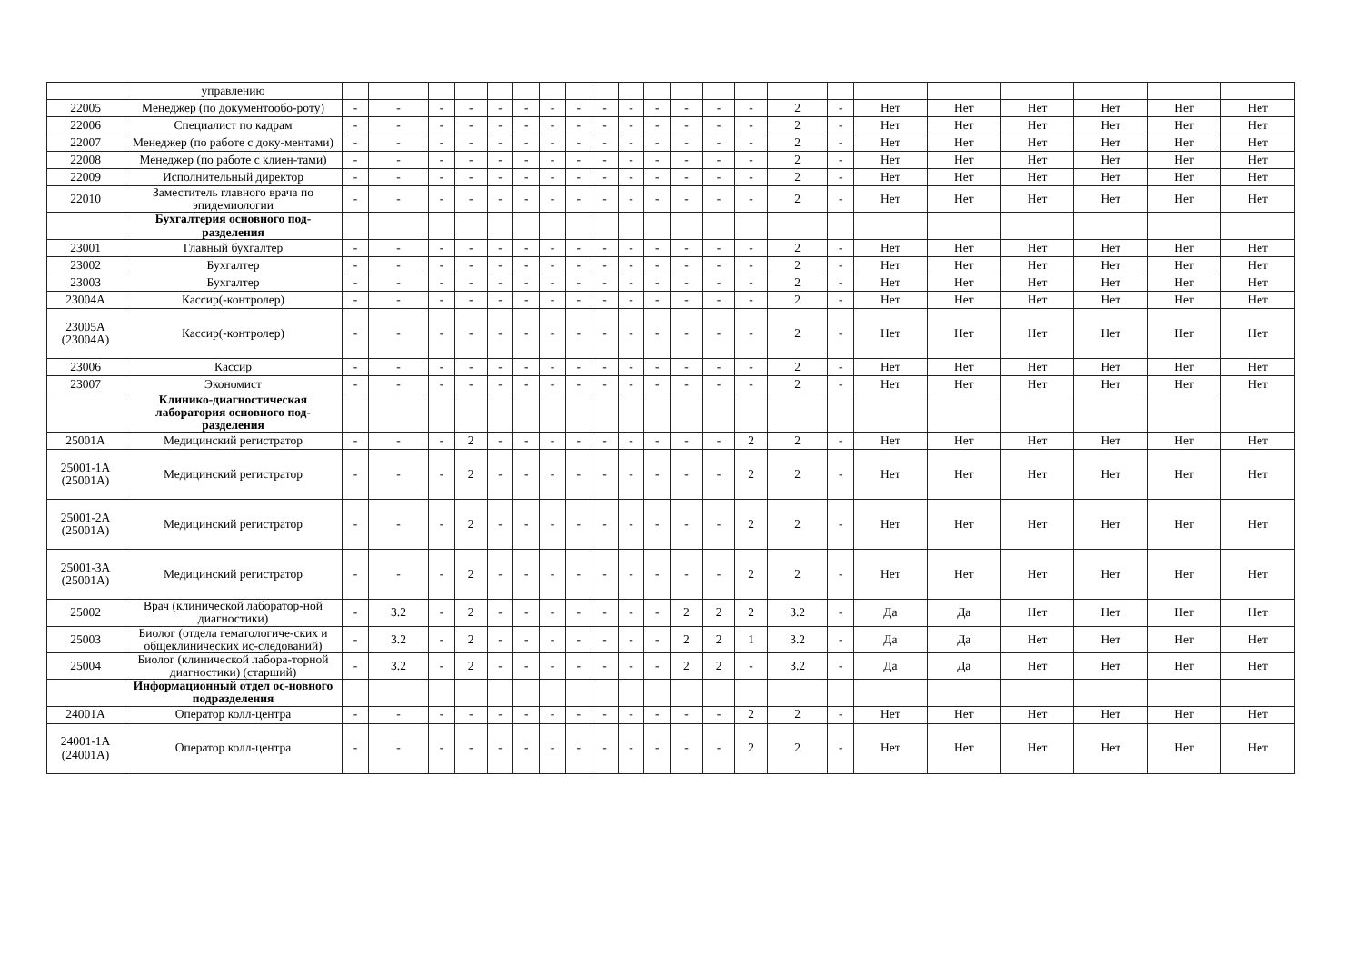| | управлению | | | | | | | | | | | | | | | | | | | | | | |
| 22005 | Менеджер (по документообо-роту) | - | - | - | - | - | - | - | - | - | - | - | - | - | - | 2 | - | Нет | Нет | Нет | Нет | Нет | Нет |
| 22006 | Специалист по кадрам | - | - | - | - | - | - | - | - | - | - | - | - | - | - | 2 | - | Нет | Нет | Нет | Нет | Нет | Нет |
| 22007 | Менеджер (по работе с доку-ментами) | - | - | - | - | - | - | - | - | - | - | - | - | - | - | 2 | - | Нет | Нет | Нет | Нет | Нет | Нет |
| 22008 | Менеджер (по работе с клиен-тами) | - | - | - | - | - | - | - | - | - | - | - | - | - | - | 2 | - | Нет | Нет | Нет | Нет | Нет | Нет |
| 22009 | Исполнительный директор | - | - | - | - | - | - | - | - | - | - | - | - | - | - | 2 | - | Нет | Нет | Нет | Нет | Нет | Нет |
| 22010 | Заместитель главного врача по эпидемиологии | - | - | - | - | - | - | - | - | - | - | - | - | - | - | 2 | - | Нет | Нет | Нет | Нет | Нет | Нет |
| | Бухгалтерия основного под-разделения | | | | | | | | | | | | | | | | | | | | | | |
| 23001 | Главный бухгалтер | - | - | - | - | - | - | - | - | - | - | - | - | - | - | 2 | - | Нет | Нет | Нет | Нет | Нет | Нет |
| 23002 | Бухгалтер | - | - | - | - | - | - | - | - | - | - | - | - | - | - | 2 | - | Нет | Нет | Нет | Нет | Нет | Нет |
| 23003 | Бухгалтер | - | - | - | - | - | - | - | - | - | - | - | - | - | - | 2 | - | Нет | Нет | Нет | Нет | Нет | Нет |
| 23004А | Кассир(-контролер) | - | - | - | - | - | - | - | - | - | - | - | - | - | - | 2 | - | Нет | Нет | Нет | Нет | Нет | Нет |
| 23005А (23004А) | Кассир(-контролер) | - | - | - | - | - | - | - | - | - | - | - | - | - | - | 2 | - | Нет | Нет | Нет | Нет | Нет | Нет |
| 23006 | Кассир | - | - | - | - | - | - | - | - | - | - | - | - | - | - | 2 | - | Нет | Нет | Нет | Нет | Нет | Нет |
| 23007 | Экономист | - | - | - | - | - | - | - | - | - | - | - | - | - | - | 2 | - | Нет | Нет | Нет | Нет | Нет | Нет |
| | Клинико-диагностическая лаборатория основного под-разделения | | | | | | | | | | | | | | | | | | | | | | |
| 25001А | Медицинский регистратор | - | - | - | 2 | - | - | - | - | - | - | - | - | - | 2 | 2 | - | Нет | Нет | Нет | Нет | Нет | Нет |
| 25001-1А (25001А) | Медицинский регистратор | - | - | - | 2 | - | - | - | - | - | - | - | - | - | 2 | 2 | - | Нет | Нет | Нет | Нет | Нет | Нет |
| 25001-2А (25001А) | Медицинский регистратор | - | - | - | 2 | - | - | - | - | - | - | - | - | - | 2 | 2 | - | Нет | Нет | Нет | Нет | Нет | Нет |
| 25001-3А (25001А) | Медицинский регистратор | - | - | - | 2 | - | - | - | - | - | - | - | - | - | 2 | 2 | - | Нет | Нет | Нет | Нет | Нет | Нет |
| 25002 | Врач (клинической лаборатор-ной диагностики) | - | 3.2 | - | 2 | - | - | - | - | - | - | - | 2 | 2 | 2 | 3.2 | - | Да | Да | Нет | Нет | Нет | Нет |
| 25003 | Биолог (отдела гематологиче-ских и общеклинических ис-следований) | - | 3.2 | - | 2 | - | - | - | - | - | - | - | 2 | 2 | 1 | 3.2 | - | Да | Да | Нет | Нет | Нет | Нет |
| 25004 | Биолог (клинической лабора-торной диагностики) (старший) | - | 3.2 | - | 2 | - | - | - | - | - | - | - | 2 | 2 | - | 3.2 | - | Да | Да | Нет | Нет | Нет | Нет |
| | Информационный отдел ос-новного подразделения | | | | | | | | | | | | | | | | | | | | | | |
| 24001А | Оператор колл-центра | - | - | - | - | - | - | - | - | - | - | - | - | - | 2 | 2 | - | Нет | Нет | Нет | Нет | Нет | Нет |
| 24001-1А (24001А) | Оператор колл-центра | - | - | - | - | - | - | - | - | - | - | - | - | - | 2 | 2 | - | Нет | Нет | Нет | Нет | Нет | Нет |